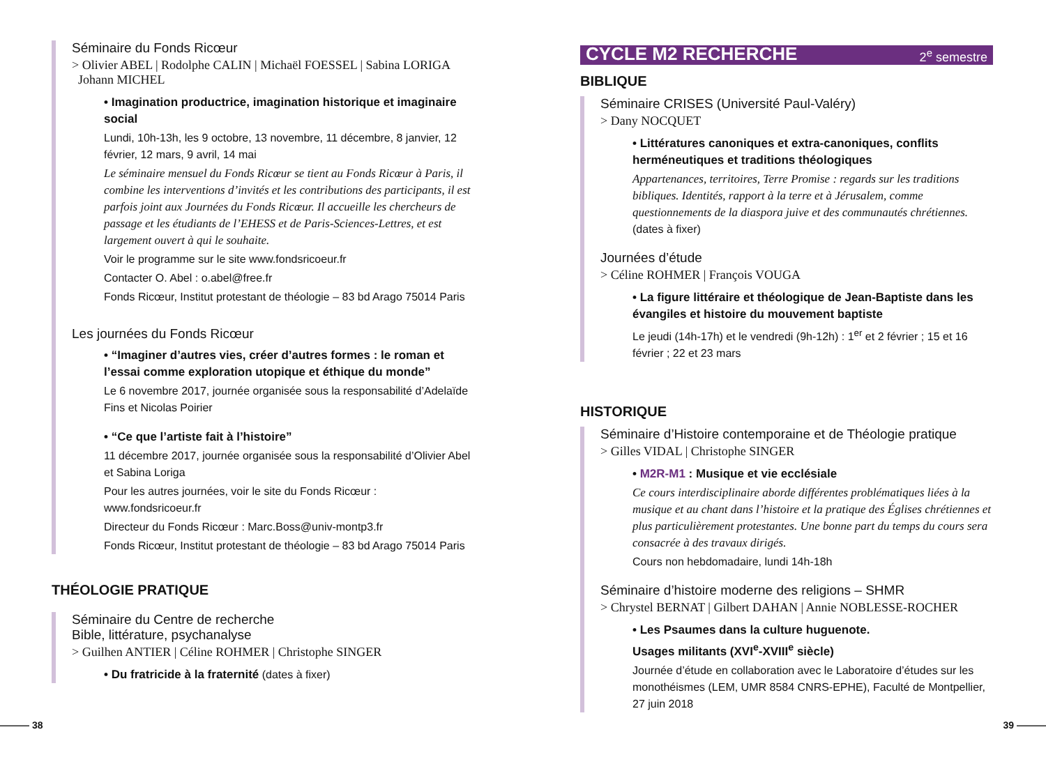Séminaire du Fonds Ricœur
> Olivier ABEL | Rodolphe CALIN | Michaël FOESSEL | Sabina LORIGA
Johann MICHEL
• Imagination productrice, imagination historique et imaginaire social
Lundi, 10h-13h, les 9 octobre, 13 novembre, 11 décembre, 8 janvier, 12 février, 12 mars, 9 avril, 14 mai
Le séminaire mensuel du Fonds Ricœur se tient au Fonds Ricœur à Paris, il combine les interventions d’invités et les contributions des participants, il est parfois joint aux Journées du Fonds Ricœur. Il accueille les chercheurs de passage et les étudiants de l’EHESS et de Paris-Sciences-Lettres, et est largement ouvert à qui le souhaite.
Voir le programme sur le site www.fondsricoeur.fr
Contacter O. Abel : o.abel@free.fr
Fonds Ricœur, Institut protestant de théologie – 83 bd Arago 75014 Paris
Les journées du Fonds Ricœur
• “Imaginer d’autres vies, créer d’autres formes : le roman et l’essai comme exploration utopique et éthique du monde”
Le 6 novembre 2017, journée organisée sous la responsabilité d’Adelaïde Fins et Nicolas Poirier
• “Ce que l’artiste fait à l’histoire”
11 décembre 2017, journée organisée sous la responsabilité d’Olivier Abel et Sabina Loriga
Pour les autres journées, voir le site du Fonds Ricœur : www.fondsricoeur.fr
Directeur du Fonds Ricœur : Marc.Boss@univ-montp3.fr
Fonds Ricœur, Institut protestant de théologie – 83 bd Arago 75014 Paris
THÉOLOGIE PRATIQUE
Séminaire du Centre de recherche
Bible, littérature, psychanalyse
> Guilhen ANTIER | Céline ROHMER | Christophe SINGER
• Du fratricide à la fraternité (dates à fixer)
CYCLE M2 RECHERCHE 2<sup>e</sup> semestre
BIBLIQUE
Séminaire CRISES (Université Paul-Valéry)
> Dany NOCQUET
• Littératures canoniques et extra-canoniques, conflits herméneutiques et traditions théologiques
Appartenances, territoires, Terre Promise : regards sur les traditions bibliques. Identités, rapport à la terre et à Jérusalem, comme questionnements de la diaspora juive et des communautés chrétiennes. (dates à fixer)
Journées d’étude
> Céline ROHMER | François VOUGA
• La figure littéraire et théologique de Jean-Baptiste dans les évangiles et histoire du mouvement baptiste
Le jeudi (14h-17h) et le vendredi (9h-12h) : 1<sup>er</sup> et 2 février ; 15 et 16 février ; 22 et 23 mars
HISTORIQUE
Séminaire d’Histoire contemporaine et de Théologie pratique
> Gilles VIDAL | Christophe SINGER
• M2R-M1 : Musique et vie ecclésiale
Ce cours interdisciplinaire aborde différentes problématiques liées à la musique et au chant dans l’histoire et la pratique des Églises chrétiennes et plus particulièrement protestantes. Une bonne part du temps du cours sera consacrée à des travaux dirigés.
Cours non hebdomadaire, lundi 14h-18h
Séminaire d’histoire moderne des religions – SHMR
> Chrystel BERNAT | Gilbert DAHAN | Annie NOBLESSE-ROCHER
• Les Psaumes dans la culture huguenote.
Usages militants (XVI<sup>e</sup>-XVIII<sup>e</sup> siècle)
Journée d’étude en collaboration avec le Laboratoire d’études sur les monothéismes (LEM, UMR 8584 CNRS-EPHE), Faculté de Montpellier, 27 juin 2018
——— 38 39 ———